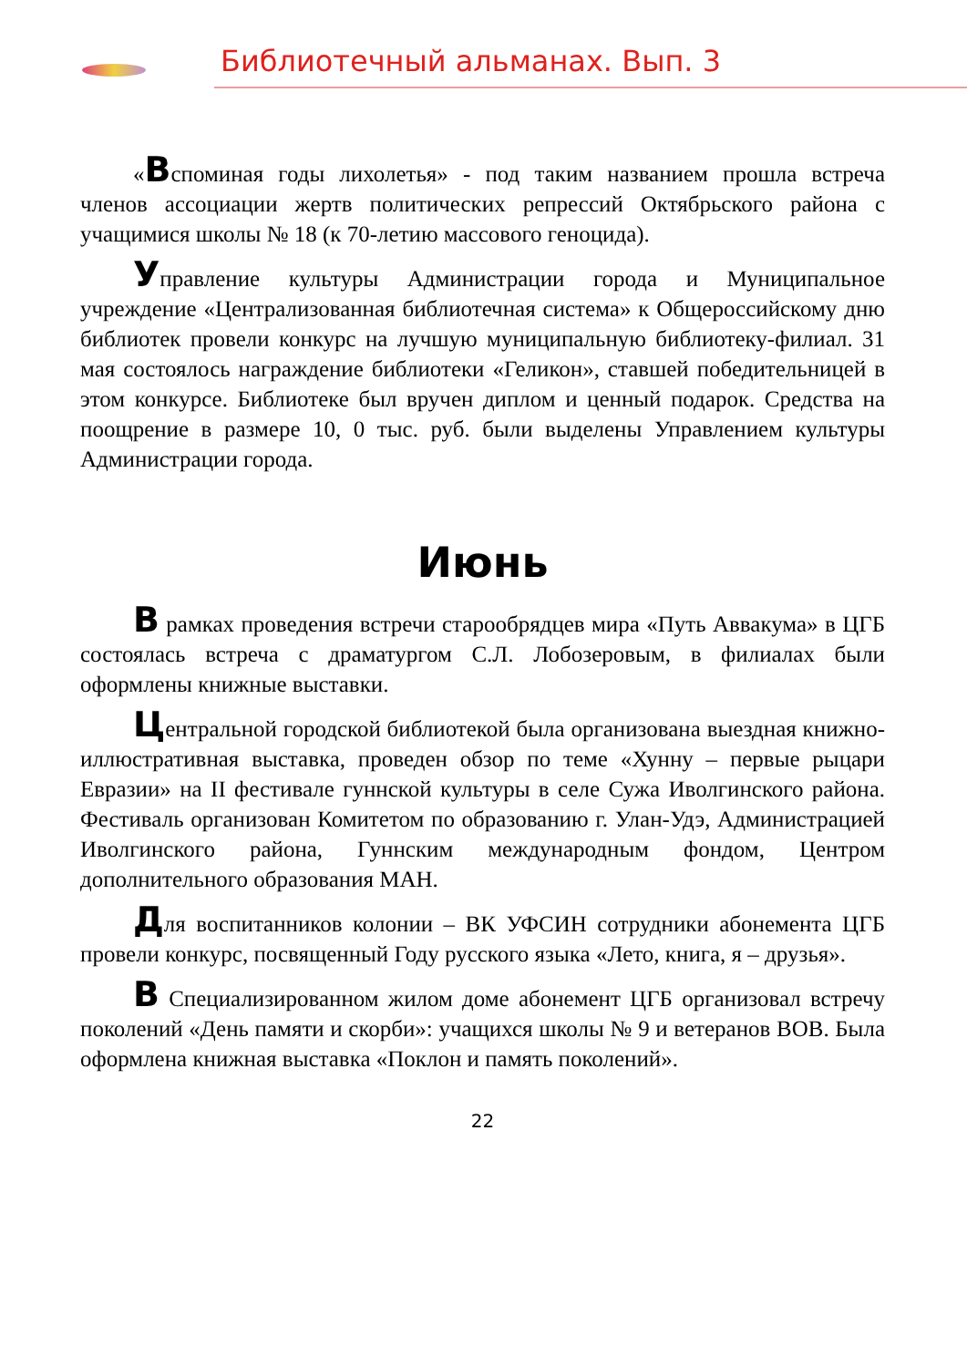Библиотечный альманах. Вып. 3
«Вспоминая годы лихолетья» - под таким названием прошла встреча членов ассоциации жертв политических репрессий Октябрьского района с учащимися школы № 18 (к 70-летию массового геноцида).
Управление культуры Администрации города и Муниципальное учреждение «Централизованная библиотечная система» к Общероссийскому дню библиотек провели конкурс на лучшую муниципальную библиотеку-филиал. 31 мая состоялось награждение библиотеки «Геликон», ставшей победительницей в этом конкурсе. Библиотеке был вручен диплом и ценный подарок. Средства на поощрение в размере 10, 0 тыс. руб. были выделены Управлением культуры Администрации города.
Июнь
В рамках проведения встречи старообрядцев мира «Путь Аввакума» в ЦГБ состоялась встреча с драматургом С.Л. Лобозеровым, в филиалах были оформлены книжные выставки.
Центральной городской библиотекой была организована выездная книжно-иллюстративная выставка, проведен обзор по теме «Хунну – первые рыцари Евразии» на II фестивале гуннской культуры в селе Сужа Иволгинского района. Фестиваль организован Комитетом по образованию г. Улан-Удэ, Администрацией Иволгинского района, Гуннским международным фондом, Центром дополнительного образования МАН.
Для воспитанников колонии – ВК УФСИН сотрудники абонемента ЦГБ провели конкурс, посвященный Году русского языка «Лето, книга, я – друзья».
В Специализированном жилом доме абонемент ЦГБ организовал встречу поколений «День памяти и скорби»: учащихся школы № 9 и ветеранов ВОВ. Была оформлена книжная выставка «Поклон и память поколений».
22